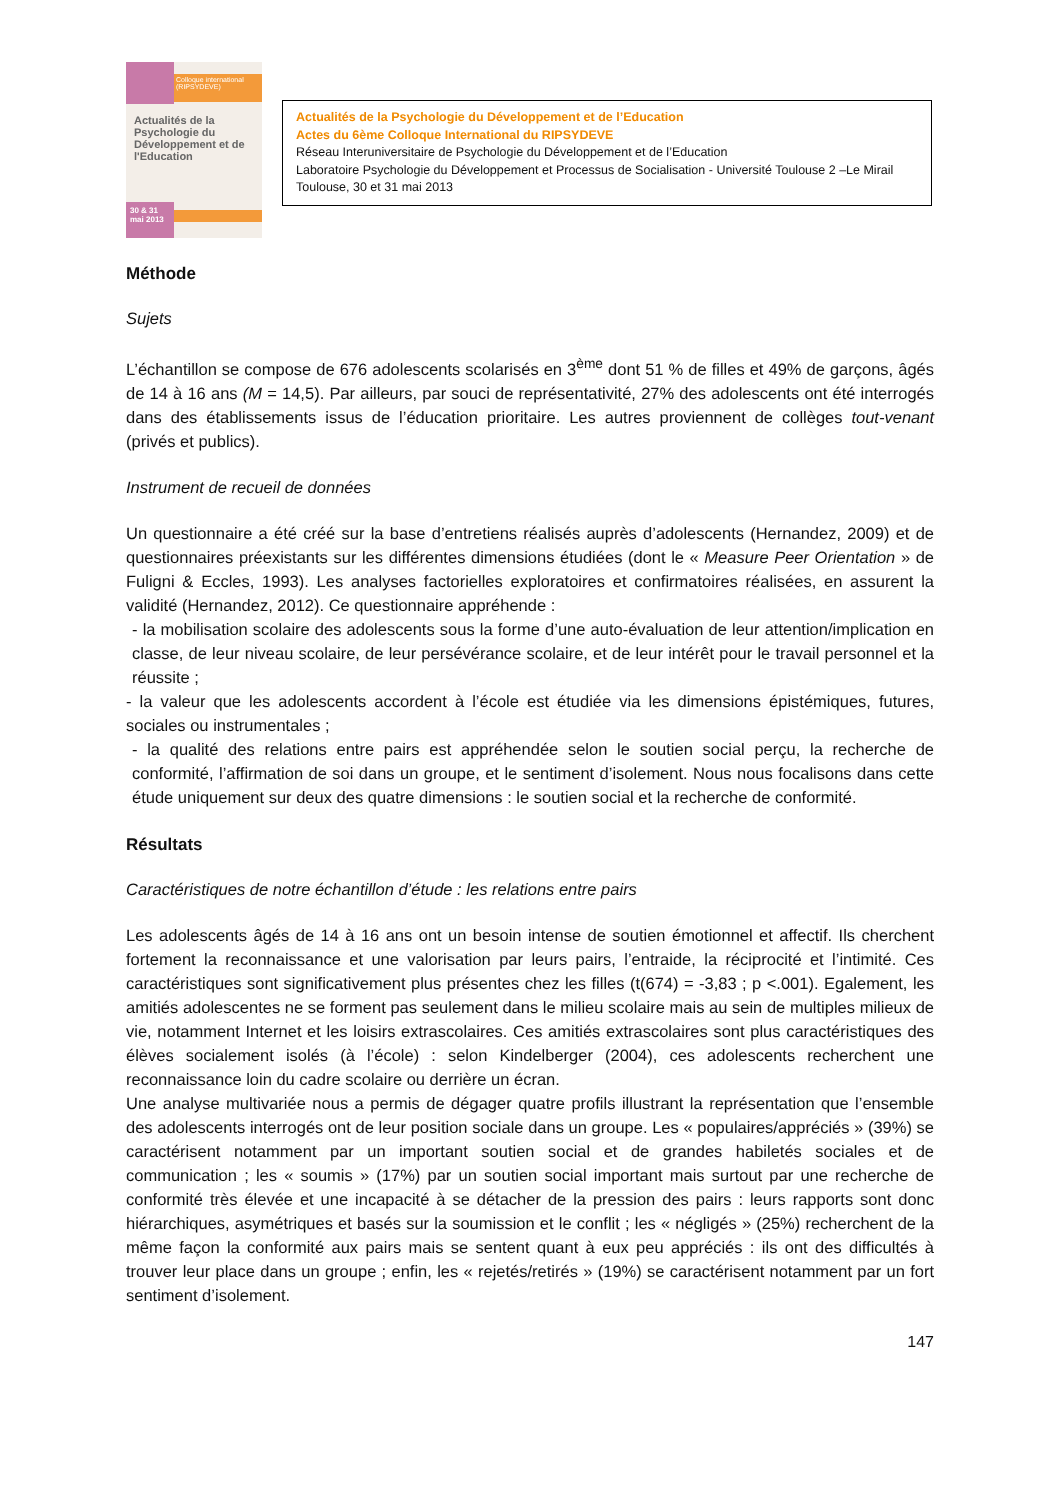Colloque international (RIPSYDEVE)
Actualités de la Psychologie du Développement et de l'Education
30 & 31 mai 2013
Actualités de la Psychologie du Développement et de l’Education
Actes du 6ème Colloque International du RIPSYDEVE
Réseau Interuniversitaire de Psychologie du Développement et de l’Education
Laboratoire Psychologie du Développement et Processus de Socialisation - Université Toulouse 2 –Le Mirail
Toulouse, 30 et 31 mai 2013
Méthode
Sujets
L’échantillon se compose de 676 adolescents scolarisés en 3<sup>ème</sup> dont 51 % de filles et 49% de garçons, âgés de 14 à 16 ans (M = 14,5). Par ailleurs, par souci de représentativité, 27% des adolescents ont été interrogés dans des établissements issus de l’éducation prioritaire. Les autres proviennent de collèges tout-venant (privés et publics).
Instrument de recueil de données
Un questionnaire a été créé sur la base d’entretiens réalisés auprès d’adolescents (Hernandez, 2009) et de questionnaires préexistants sur les différentes dimensions étudiées (dont le « Measure Peer Orientation » de Fuligni & Eccles, 1993). Les analyses factorielles exploratoires et confirmatoires réalisées, en assurent la validité (Hernandez, 2012). Ce questionnaire appréhende :
- la mobilisation scolaire des adolescents sous la forme d’une auto-évaluation de leur attention/implication en classe, de leur niveau scolaire, de leur persévérance scolaire, et de leur intérêt pour le travail personnel et la réussite ;
- la valeur que les adolescents accordent à l’école est étudiée via les dimensions épistémiques, futures, sociales ou instrumentales ;
- la qualité des relations entre pairs est appréhendée selon le soutien social perçu, la recherche de conformité, l’affirmation de soi dans un groupe, et le sentiment d’isolement. Nous nous focalisons dans cette étude uniquement sur deux des quatre dimensions : le soutien social et la recherche de conformité.
Résultats
Caractéristiques de notre échantillon d’étude : les relations entre pairs
Les adolescents âgés de 14 à 16 ans ont un besoin intense de soutien émotionnel et affectif. Ils cherchent fortement la reconnaissance et une valorisation par leurs pairs, l’entraide, la réciprocité et l’intimité. Ces caractéristiques sont significativement plus présentes chez les filles (t(674) = -3,83 ; p <.001). Egalement, les amitiés adolescentes ne se forment pas seulement dans le milieu scolaire mais au sein de multiples milieux de vie, notamment Internet et les loisirs extrascolaires. Ces amitiés extrascolaires sont plus caractéristiques des élèves socialement isolés (à l’école) : selon Kindelberger (2004), ces adolescents recherchent une reconnaissance loin du cadre scolaire ou derrière un écran.
Une analyse multivariée nous a permis de dégager quatre profils illustrant la représentation que l’ensemble des adolescents interrogés ont de leur position sociale dans un groupe. Les « populaires/appréciés » (39%) se caractérisent notamment par un important soutien social et de grandes habiletés sociales et de communication ; les « soumis » (17%) par un soutien social important mais surtout par une recherche de conformité très élevée et une incapacité à se détacher de la pression des pairs : leurs rapports sont donc hiérarchiques, asymétriques et basés sur la soumission et le conflit ; les « négligés » (25%) recherchent de la même façon la conformité aux pairs mais se sentent quant à eux peu appréciés : ils ont des difficultés à trouver leur place dans un groupe ; enfin, les « rejetés/retirés » (19%) se caractérisent notamment par un fort sentiment d’isolement.
147